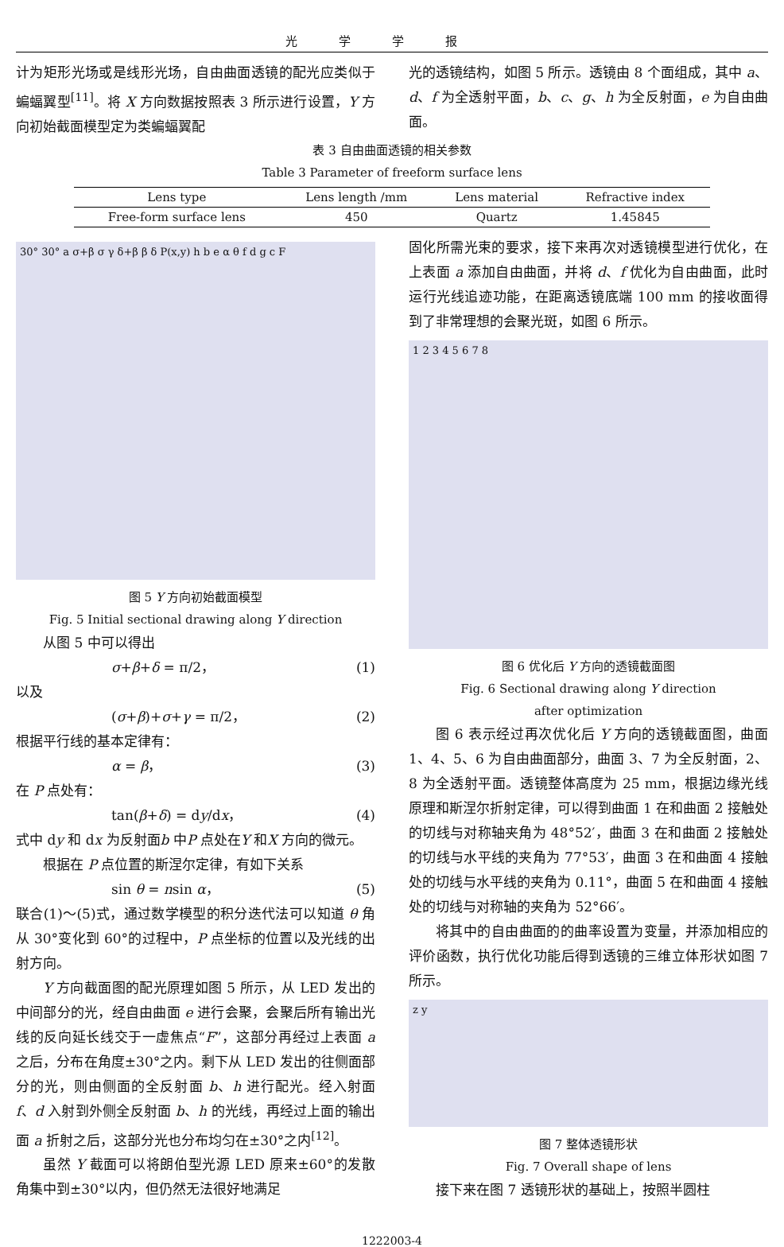光学学报
计为矩形光场或是线形光场，自由曲面透镜的配光应类似于蝙蝠翼型<sup>[11]</sup>。将 X 方向数据按照表 3 所示进行设置，Y 方向初始截面模型定为类蝙蝠翼配
光的透镜结构，如图 5 所示。透镜由 8 个面组成，其中 a、d、f 为全透射平面，b、c、g、h 为全反射面，e 为自由曲面。
表 3 自由曲面透镜的相关参数
Table 3 Parameter of freeform surface lens
| Lens type | Lens length /mm | Lens material | Refractive index |
| --- | --- | --- | --- |
| Free-form surface lens | 450 | Quartz | 1.45845 |
30° 30° a σ+β σ γ δ+β β δ P(x,y) h b e α θ f d g c F
图 5 Y 方向初始截面模型
Fig. 5 Initial sectional drawing along Y direction
从图 5 中可以得出
σ+β+δ = π/2， (1)
以及
(σ+β)+σ+γ = π/2， (2)
根据平行线的基本定律有：
α = β， (3)
在 P 点处有：
tan(β+δ) = dy/dx， (4)
式中 dy 和 dx 为反射面b 中P 点处在Y 和X 方向的微元。
根据在 P 点位置的斯涅尔定律，有如下关系
sin θ = nsin α， (5)
联合(1)～(5)式，通过数学模型的积分迭代法可以知道 θ 角从 30°变化到 60°的过程中，P 点坐标的位置以及光线的出射方向。
Y 方向截面图的配光原理如图 5 所示，从 LED 发出的中间部分的光，经自由曲面 e 进行会聚，会聚后所有输出光线的反向延长线交于一虚焦点“F”，这部分再经过上表面 a 之后，分布在角度±30°之内。剩下从 LED 发出的往侧面部分的光，则由侧面的全反射面 b、h 进行配光。经入射面 f、d 入射到外侧全反射面 b、h 的光线，再经过上面的输出面 a 折射之后，这部分光也分布均匀在±30°之内<sup>[12]</sup>。
虽然 Y 截面可以将朗伯型光源 LED 原来±60°的发散角集中到±30°以内，但仍然无法很好地满足
固化所需光束的要求，接下来再次对透镜模型进行优化，在上表面 a 添加自由曲面，并将 d、f 优化为自由曲面，此时运行光线追迹功能，在距离透镜底端 100 mm 的接收面得到了非常理想的会聚光斑，如图 6 所示。
1 2 3 4 5 6 7 8
图 6 优化后 Y 方向的透镜截面图
Fig. 6 Sectional drawing along Y direction
after optimization
图 6 表示经过再次优化后 Y 方向的透镜截面图，曲面 1、4、5、6 为自由曲面部分，曲面 3、7 为全反射面，2、8 为全透射平面。透镜整体高度为 25 mm，根据边缘光线原理和斯涅尔折射定律，可以得到曲面 1 在和曲面 2 接触处的切线与对称轴夹角为 48°52′，曲面 3 在和曲面 2 接触处的切线与水平线的夹角为 77°53′，曲面 3 在和曲面 4 接触处的切线与水平线的夹角为 0.11°，曲面 5 在和曲面 4 接触处的切线与对称轴的夹角为 52°66′。
将其中的自由曲面的的曲率设置为变量，并添加相应的评价函数，执行优化功能后得到透镜的三维立体形状如图 7 所示。
z y
图 7 整体透镜形状
Fig. 7 Overall shape of lens
接下来在图 7 透镜形状的基础上，按照半圆柱
1222003-4